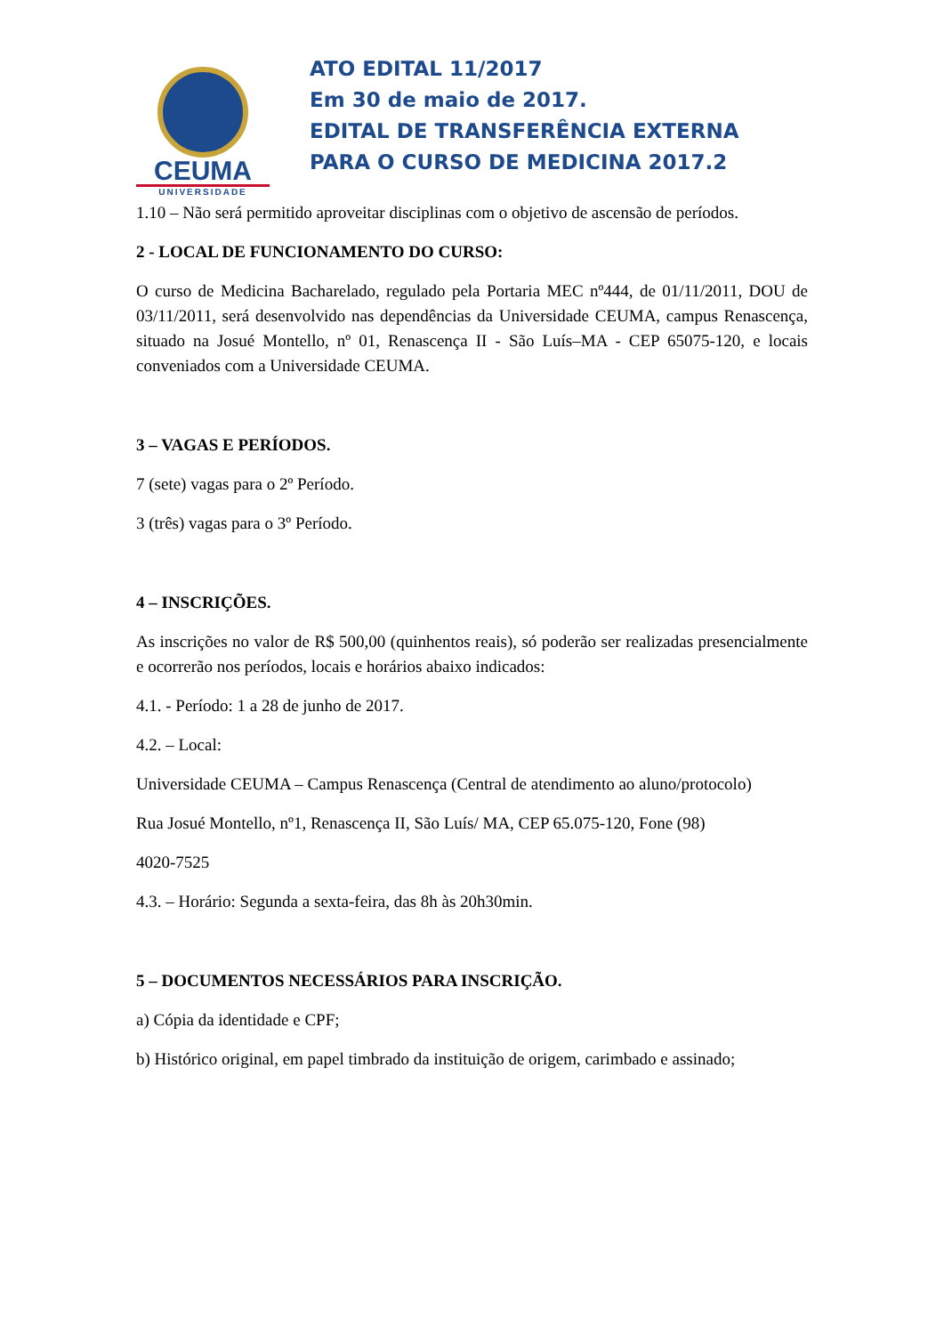CEUMA
UNIVERSIDADE
ATO EDITAL 11/2017
Em 30 de maio de 2017.
EDITAL DE TRANSFERÊNCIA EXTERNA
PARA O CURSO DE MEDICINA 2017.2
1.10 – Não será permitido aproveitar disciplinas com o objetivo de ascensão de períodos.
2 - LOCAL DE FUNCIONAMENTO DO CURSO:
O curso de Medicina Bacharelado, regulado pela Portaria MEC nº444, de 01/11/2011, DOU de 03/11/2011, será desenvolvido nas dependências da Universidade CEUMA, campus Renascença, situado na Josué Montello, nº 01, Renascença II - São Luís–MA - CEP 65075-120, e locais conveniados com a Universidade CEUMA.
3 – VAGAS E PERÍODOS.
7 (sete) vagas para o 2º Período.
3 (três) vagas para o 3º Período.
4 – INSCRIÇÕES.
As inscrições no valor de R$ 500,00 (quinhentos reais), só poderão ser realizadas presencialmente e ocorrerão nos períodos, locais e horários abaixo indicados:
4.1. - Período: 1 a 28 de junho de 2017.
4.2. – Local:
Universidade CEUMA – Campus Renascença (Central de atendimento ao aluno/protocolo)
Rua Josué Montello, nº1, Renascença II, São Luís/ MA, CEP 65.075-120, Fone (98)
4020-7525
4.3. – Horário: Segunda a sexta-feira, das 8h às 20h30min.
5 – DOCUMENTOS NECESSÁRIOS PARA INSCRIÇÃO.
a) Cópia da identidade e CPF;
b) Histórico original, em papel timbrado da instituição de origem, carimbado e assinado;